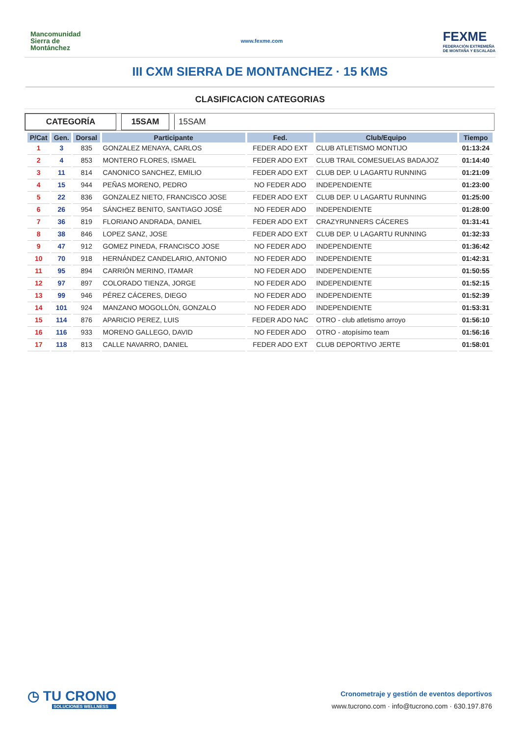Mancomunidad
Sierra de
Montánchez
www.fexme.com
FEXME
FEDERACIÓN EXTREMEÑA
DE MONTAÑA Y ESCALADA
III CXM SIERRA DE MONTANCHEZ · 15 KMS
CLASIFICACION CATEGORIAS
CATEGORÍA 15SAM 15SAM
| P/Cat | Gen. | Dorsal | Participante | Fed. | Club/Equipo | Tiempo |
| --- | --- | --- | --- | --- | --- | --- |
| 1 | 3 | 835 | GONZALEZ MENAYA, CARLOS | FEDER ADO EXT | CLUB ATLETISMO MONTIJO | 01:13:24 |
| 2 | 4 | 853 | MONTERO FLORES, ISMAEL | FEDER ADO EXT | CLUB TRAIL COMESUELAS BADAJOZ | 01:14:40 |
| 3 | 11 | 814 | CANONICO SANCHEZ, EMILIO | FEDER ADO EXT | CLUB DEP. U LAGARTU RUNNING | 01:21:09 |
| 4 | 15 | 944 | PEÑAS MORENO, PEDRO | NO FEDER ADO | INDEPENDIENTE | 01:23:00 |
| 5 | 22 | 836 | GONZALEZ NIETO, FRANCISCO JOSE | FEDER ADO EXT | CLUB DEP. U LAGARTU RUNNING | 01:25:00 |
| 6 | 26 | 954 | SÁNCHEZ BENITO, SANTIAGO JOSÉ | NO FEDER ADO | INDEPENDIENTE | 01:28:00 |
| 7 | 36 | 819 | FLORIANO ANDRADA, DANIEL | FEDER ADO EXT | CRAZYRUNNERS CÁCERES | 01:31:41 |
| 8 | 38 | 846 | LOPEZ SANZ, JOSE | FEDER ADO EXT | CLUB DEP. U LAGARTU RUNNING | 01:32:33 |
| 9 | 47 | 912 | GOMEZ PINEDA, FRANCISCO JOSE | NO FEDER ADO | INDEPENDIENTE | 01:36:42 |
| 10 | 70 | 918 | HERNÁNDEZ CANDELARIO, ANTONIO | NO FEDER ADO | INDEPENDIENTE | 01:42:31 |
| 11 | 95 | 894 | CARRIÓN MERINO, ITAMAR | NO FEDER ADO | INDEPENDIENTE | 01:50:55 |
| 12 | 97 | 897 | COLORADO TIENZA, JORGE | NO FEDER ADO | INDEPENDIENTE | 01:52:15 |
| 13 | 99 | 946 | PÉREZ CÁCERES, DIEGO | NO FEDER ADO | INDEPENDIENTE | 01:52:39 |
| 14 | 101 | 924 | MANZANO MOGOLLÓN, GONZALO | NO FEDER ADO | INDEPENDIENTE | 01:53:31 |
| 15 | 114 | 876 | APARICIO PEREZ, LUIS | FEDER ADO NAC | OTRO - club atletismo arroyo | 01:56:10 |
| 16 | 116 | 933 | MORENO GALLEGO, DAVID | NO FEDER ADO | OTRO - atopísimo team | 01:56:16 |
| 17 | 118 | 813 | CALLE NAVARRO, DANIEL | FEDER ADO EXT | CLUB DEPORTIVO JERTE | 01:58:01 |
◷ TU CRONO
SOLUCIONES WELLNESS
Cronometraje y gestión de eventos deportivos
www.tucrono.com · info@tucrono.com · 630.197.876